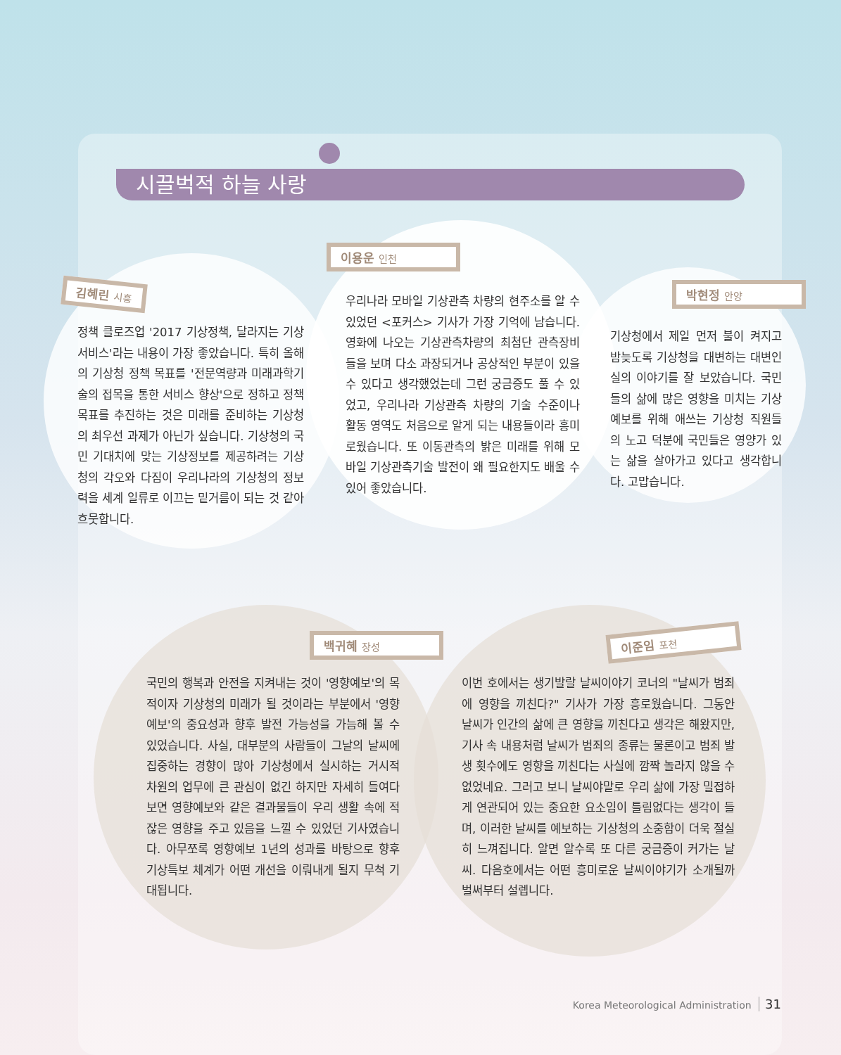시끌벅적 하늘 사랑
김혜린 시흥
정책 클로즈업 '2017 기상정책, 달라지는 기상서비스'라는 내용이 가장 좋았습니다. 특히 올해의 기상청 정책 목표를 '전문역량과 미래과학기술의 접목을 통한 서비스 향상'으로 정하고 정책목표를 추진하는 것은 미래를 준비하는 기상청의 최우선 과제가 아닌가 싶습니다. 기상청의 국민 기대치에 맞는 기상정보를 제공하려는 기상청의 각오와 다짐이 우리나라의 기상청의 정보력을 세계 일류로 이끄는 밑거름이 되는 것 같아 흐뭇합니다.
이용운 인천
우리나라 모바일 기상관측 차량의 현주소를 알 수 있었던 <포커스> 기사가 가장 기억에 남습니다. 영화에 나오는 기상관측차량의 최첨단 관측장비들을 보며 다소 과장되거나 공상적인 부분이 있을 수 있다고 생각했었는데 그런 궁금증도 풀 수 있었고, 우리나라 기상관측 차량의 기술 수준이나 활동 영역도 처음으로 알게 되는 내용들이라 흥미로웠습니다. 또 이동관측의 밝은 미래를 위해 모바일 기상관측기술 발전이 왜 필요한지도 배울 수 있어 좋았습니다.
박현정 안양
기상청에서 제일 먼저 불이 켜지고 밤늦도록 기상청을 대변하는 대변인실의 이야기를 잘 보았습니다. 국민들의 삶에 많은 영향을 미치는 기상예보를 위해 애쓰는 기상청 직원들의 노고 덕분에 국민들은 영양가 있는 삶을 살아가고 있다고 생각합니다. 고맙습니다.
백귀혜 장성
국민의 행복과 안전을 지켜내는 것이 '영향예보'의 목적이자 기상청의 미래가 될 것이라는 부분에서 '영향예보'의 중요성과 향후 발전 가능성을 가늠해 볼 수 있었습니다. 사실, 대부분의 사람들이 그날의 날씨에 집중하는 경향이 많아 기상청에서 실시하는 거시적 차원의 업무에 큰 관심이 없긴 하지만 자세히 들여다보면 영향예보와 같은 결과물들이 우리 생활 속에 적잖은 영향을 주고 있음을 느낄 수 있었던 기사였습니다. 아무쪼록 영향예보 1년의 성과를 바탕으로 향후 기상특보 체계가 어떤 개선을 이뤄내게 될지 무척 기대됩니다.
이준임 포천
이번 호에서는 생기발랄 날씨이야기 코너의 "날씨가 범죄에 영향을 끼친다?" 기사가 가장 흥로웠습니다. 그동안 날씨가 인간의 삶에 큰 영향을 끼친다고 생각은 해왔지만, 기사 속 내용처럼 날씨가 범죄의 종류는 물론이고 범죄 발생 횟수에도 영향을 끼친다는 사실에 깜짝 놀라지 않을 수 없었네요. 그러고 보니 날씨야말로 우리 삶에 가장 밀접하게 연관되어 있는 중요한 요소임이 틀림없다는 생각이 들며, 이러한 날씨를 예보하는 기상청의 소중함이 더욱 절실히 느껴집니다. 알면 알수록 또 다른 궁금증이 커가는 날씨. 다음호에서는 어떤 흥미로운 날씨이야기가 소개될까 벌써부터 설렙니다.
Korea Meteorological Administration 31